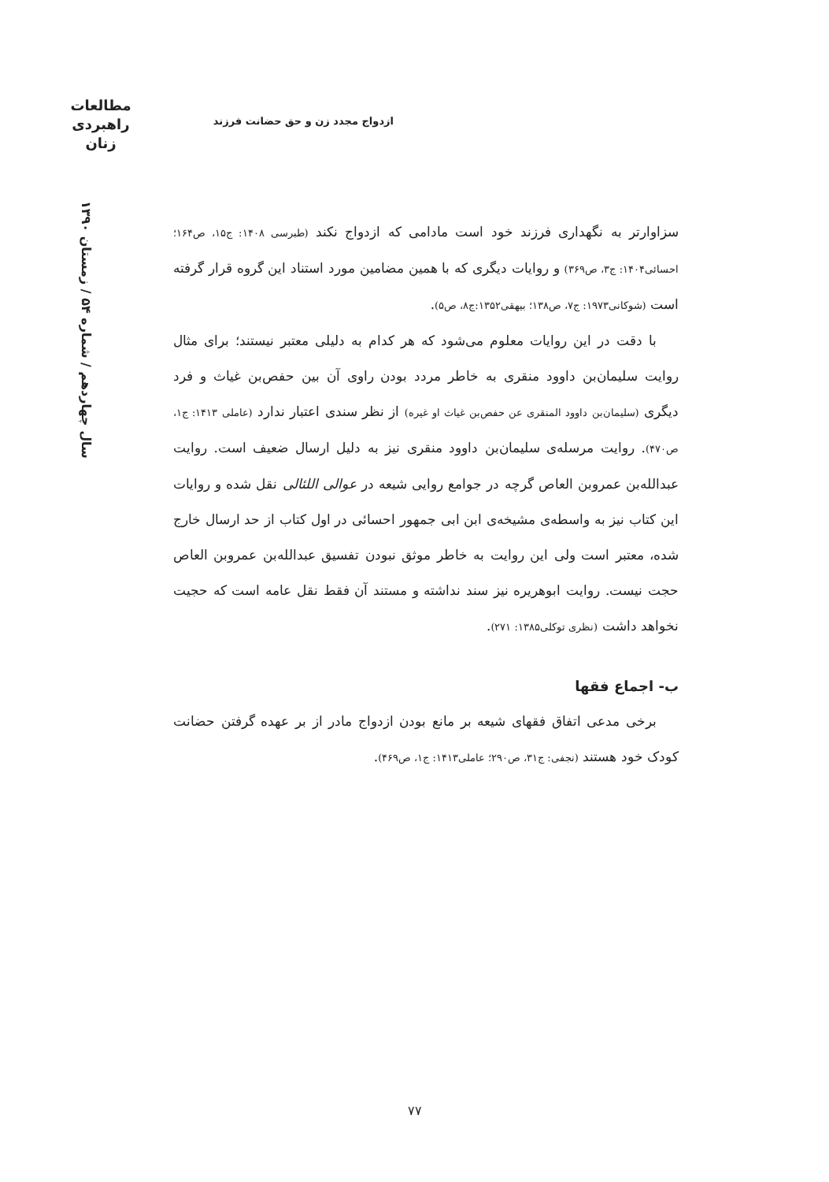مطالعات
راهبردی
زنان
ازدواج مجدد زن و حق حضانت فرزند
سال چهاردهم / شماره ۵۴ / زمستان ۱۳۹۰
سزاوارتر به نگهداری فرزند خود است مادامی که ازدواج نکند (طبرسی ۱۴۰۸: ج۱۵، ص۱۶۴؛ احسائی۱۴۰۴: ج۳، ص۳۶۹) و روایات دیگری که با همین مضامین مورد استناد این گروه قرار گرفته است (شوکانی۱۹۷۳: ج۷، ص۱۳۸؛ بیهقی۱۳۵۲:ج۸، ص۵).
با دقت در این روایات معلوم می‌شود که هر کدام به دلیلی معتبر نیستند؛ برای مثال روایت سلیمان‌بن داوود منقری به خاطر مردد بودن راوی آن بین حفص‌بن غیاث و فرد دیگری (سلیمان‌بن داوود المنقری عن حفص‌بن غیاث او غیره) از نظر سندی اعتبار ندارد (عاملی ۱۴۱۳: ج۱، ص۴۷۰). روایت مرسله‌ی سلیمان‌بن داوود منقری نیز به دلیل ارسال ضعیف است. روایت عبدالله‌بن عمروبن العاص گرچه در جوامع روایی شیعه در عوالی اللئالی نقل شده و روایات این کتاب نیز به واسطه‌ی مشیخه‌ی ابن ابی جمهور احسائی در اول کتاب از حد ارسال خارج شده، معتبر است ولی این روایت به خاطر موثق نبودن تفسیق عبدالله‌بن عمروبن العاص حجت نیست. روایت ابوهریره نیز سند نداشته و مستند آن فقط نقل عامه است که حجیت نخواهد داشت (نظری توکلی۱۳۸۵: ۲۷۱).
ب- اجماع فقها
برخی مدعی اتفاق فقهای شیعه بر مانع بودن ازدواج مادر از بر عهده گرفتن حضانت کودک خود هستند (نجفی: ج۳۱، ص۲۹۰؛ عاملی۱۴۱۳: ج۱، ص۴۶۹).
۷۷